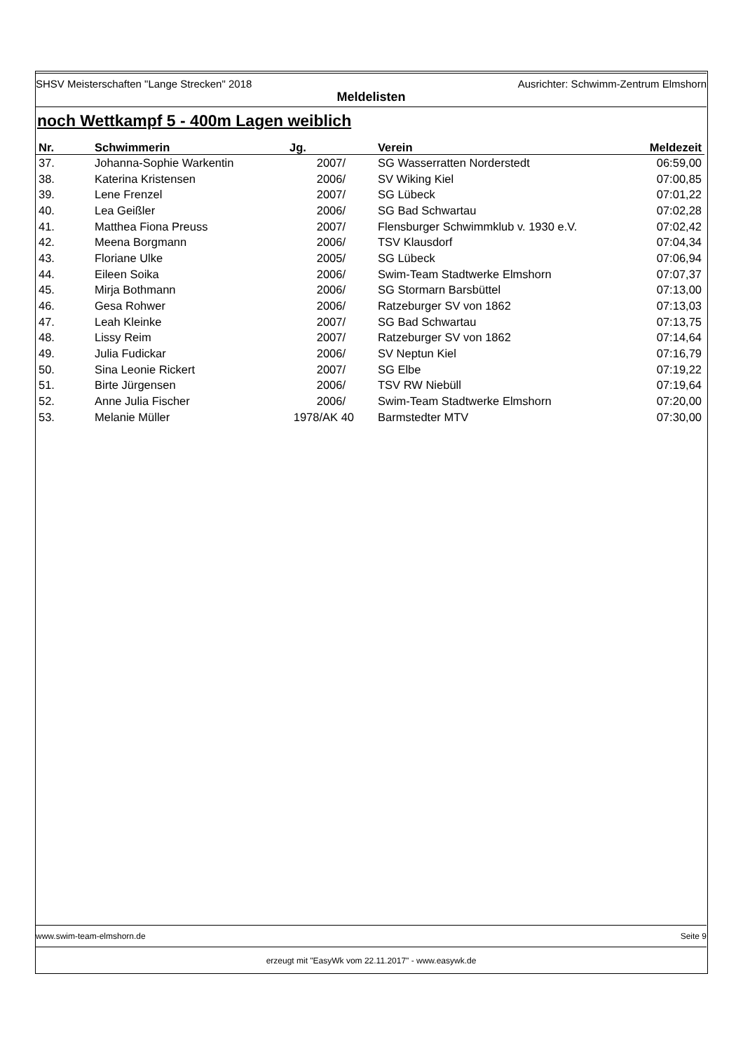SHSV Meisterschaften "Lange Strecken" 2018 Ausrichter: Schwimm-Zentrum Elmshorn
Meldelisten
noch Wettkampf 5 - 400m Lagen weiblich
| Nr. | Schwimmerin | Jg. | | Verein | Meldezeit |
| --- | --- | --- | --- | --- | --- |
| 37. | Johanna-Sophie Warkentin | 2007/ | | SG Wasserratten Norderstedt | 06:59,00 |
| 38. | Katerina Kristensen | 2006/ | | SV Wiking Kiel | 07:00,85 |
| 39. | Lene Frenzel | 2007/ | | SG Lübeck | 07:01,22 |
| 40. | Lea Geißler | 2006/ | | SG Bad Schwartau | 07:02,28 |
| 41. | Matthea Fiona Preuss | 2007/ | | Flensburger Schwimmklub v. 1930 e.V. | 07:02,42 |
| 42. | Meena Borgmann | 2006/ | | TSV Klausdorf | 07:04,34 |
| 43. | Floriane Ulke | 2005/ | | SG Lübeck | 07:06,94 |
| 44. | Eileen Soika | 2006/ | | Swim-Team Stadtwerke Elmshorn | 07:07,37 |
| 45. | Mirja Bothmann | 2006/ | | SG Stormarn Barsbüttel | 07:13,00 |
| 46. | Gesa Rohwer | 2006/ | | Ratzeburger SV von 1862 | 07:13,03 |
| 47. | Leah Kleinke | 2007/ | | SG Bad Schwartau | 07:13,75 |
| 48. | Lissy Reim | 2007/ | | Ratzeburger SV von 1862 | 07:14,64 |
| 49. | Julia Fudickar | 2006/ | | SV Neptun Kiel | 07:16,79 |
| 50. | Sina Leonie Rickert | 2007/ | | SG Elbe | 07:19,22 |
| 51. | Birte Jürgensen | 2006/ | | TSV RW Niebüll | 07:19,64 |
| 52. | Anne Julia Fischer | 2006/ | | Swim-Team Stadtwerke Elmshorn | 07:20,00 |
| 53. | Melanie Müller | 1978/AK 40 | | Barmstedter MTV | 07:30,00 |
www.swim-team-elmshorn.de Seite 9
erzeugt mit "EasyWk vom 22.11.2017" - www.easywk.de